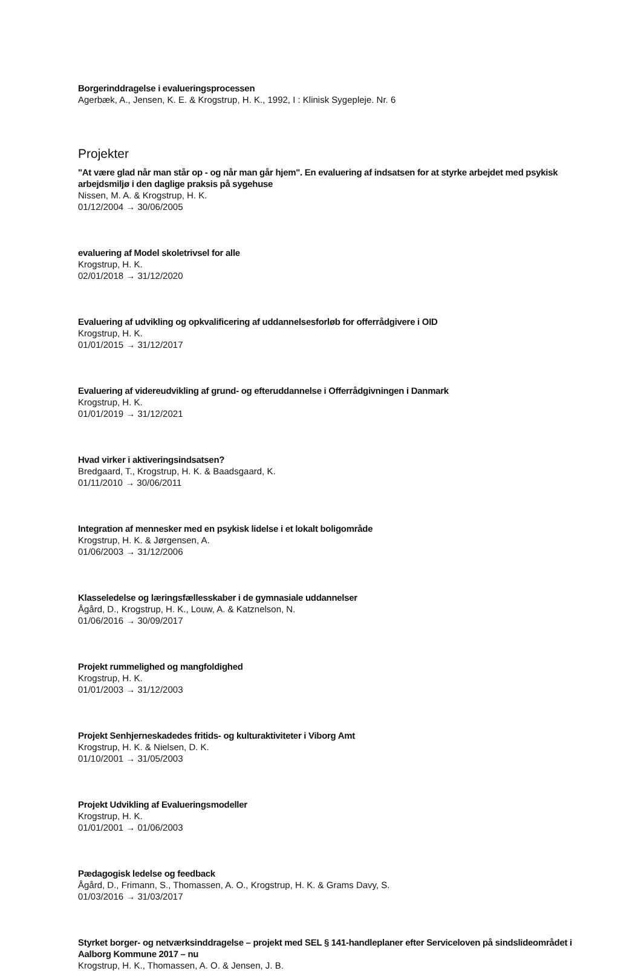Borgerinddragelse i evalueringsprocessen
Agerbæk, A., Jensen, K. E. & Krogstrup, H. K., 1992, I : Klinisk Sygepleje. Nr. 6
Projekter
"At være glad når man står op - og når man går hjem". En evaluering af indsatsen for at styrke arbejdet med psykisk arbejdsmiljø i den daglige praksis på sygehuse
Nissen, M. A. & Krogstrup, H. K.
01/12/2004 → 30/06/2005
evaluering af Model skoletrivsel for alle
Krogstrup, H. K.
02/01/2018 → 31/12/2020
Evaluering af udvikling og opkvalificering af uddannelsesforløb for offerrådgivere i OID
Krogstrup, H. K.
01/01/2015 → 31/12/2017
Evaluering af videreudvikling af grund- og efteruddannelse i Offerrådgivningen i Danmark
Krogstrup, H. K.
01/01/2019 → 31/12/2021
Hvad virker i aktiveringsindsatsen?
Bredgaard, T., Krogstrup, H. K. & Baadsgaard, K.
01/11/2010 → 30/06/2011
Integration af mennesker med en psykisk lidelse i et lokalt boligområde
Krogstrup, H. K. & Jørgensen, A.
01/06/2003 → 31/12/2006
Klasseledelse og læringsfællesskaber i de gymnasiale uddannelser
Ågård, D., Krogstrup, H. K., Louw, A. & Katznelson, N.
01/06/2016 → 30/09/2017
Projekt rummelighed og mangfoldighed
Krogstrup, H. K.
01/01/2003 → 31/12/2003
Projekt Senhjerneskadedes fritids- og kulturaktiviteter i Viborg Amt
Krogstrup, H. K. & Nielsen, D. K.
01/10/2001 → 31/05/2003
Projekt Udvikling af Evalueringsmodeller
Krogstrup, H. K.
01/01/2001 → 01/06/2003
Pædagogisk ledelse og feedback
Ågård, D., Frimann, S., Thomassen, A. O., Krogstrup, H. K. & Grams Davy, S.
01/03/2016 → 31/03/2017
Styrket borger- og netværksinddragelse – projekt med SEL § 141-handleplaner efter Serviceloven på sindslideområdet i Aalborg Kommune 2017 – nu
Krogstrup, H. K., Thomassen, A. O. & Jensen, J. B.